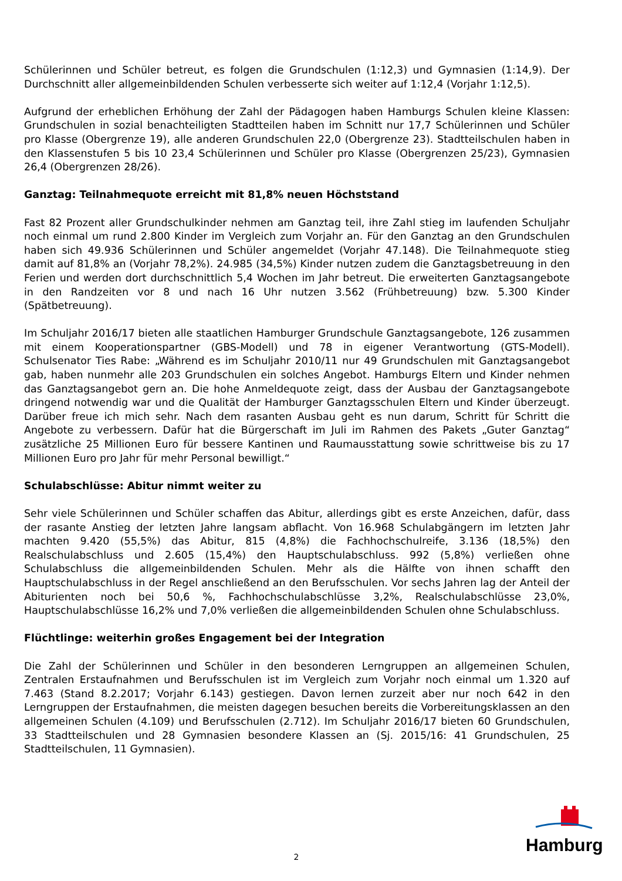Schülerinnen und Schüler betreut, es folgen die Grundschulen (1:12,3) und Gymnasien (1:14,9). Der Durchschnitt aller allgemeinbildenden Schulen verbesserte sich weiter auf 1:12,4 (Vorjahr 1:12,5).
Aufgrund der erheblichen Erhöhung der Zahl der Pädagogen haben Hamburgs Schulen kleine Klassen: Grundschulen in sozial benachteiligten Stadtteilen haben im Schnitt nur 17,7 Schülerinnen und Schüler pro Klasse (Obergrenze 19), alle anderen Grundschulen 22,0 (Obergrenze 23). Stadtteilschulen haben in den Klassenstufen 5 bis 10 23,4 Schülerinnen und Schüler pro Klasse (Obergrenzen 25/23), Gymnasien 26,4 (Obergrenzen 28/26).
Ganztag: Teilnahmequote erreicht mit 81,8% neuen Höchststand
Fast 82 Prozent aller Grundschulkinder nehmen am Ganztag teil, ihre Zahl stieg im laufenden Schuljahr noch einmal um rund 2.800 Kinder im Vergleich zum Vorjahr an. Für den Ganztag an den Grundschulen haben sich 49.936 Schülerinnen und Schüler angemeldet (Vorjahr 47.148). Die Teilnahmequote stieg damit auf 81,8% an (Vorjahr 78,2%). 24.985 (34,5%) Kinder nutzen zudem die Ganztagsbetreuung in den Ferien und werden dort durchschnittlich 5,4 Wochen im Jahr betreut. Die erweiterten Ganztagsangebote in den Randzeiten vor 8 und nach 16 Uhr nutzen 3.562 (Frühbetreuung) bzw. 5.300 Kinder (Spätbetreuung).
Im Schuljahr 2016/17 bieten alle staatlichen Hamburger Grundschule Ganztagsangebote, 126 zusammen mit einem Kooperationspartner (GBS-Modell) und 78 in eigener Verantwortung (GTS-Modell). Schulsenator Ties Rabe: „Während es im Schuljahr 2010/11 nur 49 Grundschulen mit Ganztagsangebot gab, haben nunmehr alle 203 Grundschulen ein solches Angebot. Hamburgs Eltern und Kinder nehmen das Ganztagsangebot gern an. Die hohe Anmeldequote zeigt, dass der Ausbau der Ganztagsangebote dringend notwendig war und die Qualität der Hamburger Ganztagsschulen Eltern und Kinder überzeugt. Darüber freue ich mich sehr. Nach dem rasanten Ausbau geht es nun darum, Schritt für Schritt die Angebote zu verbessern. Dafür hat die Bürgerschaft im Juli im Rahmen des Pakets „Guter Ganztag“ zusätzliche 25 Millionen Euro für bessere Kantinen und Raumausstattung sowie schrittweise bis zu 17 Millionen Euro pro Jahr für mehr Personal bewilligt.“
Schulabschlüsse: Abitur nimmt weiter zu
Sehr viele Schülerinnen und Schüler schaffen das Abitur, allerdings gibt es erste Anzeichen, dafür, dass der rasante Anstieg der letzten Jahre langsam abflacht. Von 16.968 Schulabgängern im letzten Jahr machten 9.420 (55,5%) das Abitur, 815 (4,8%) die Fachhochschulreife, 3.136 (18,5%) den Realschulabschluss und 2.605 (15,4%) den Hauptschulabschluss. 992 (5,8%) verließen ohne Schulabschluss die allgemeinbildenden Schulen. Mehr als die Hälfte von ihnen schafft den Hauptschulabschluss in der Regel anschließend an den Berufsschulen. Vor sechs Jahren lag der Anteil der Abiturienten noch bei 50,6 %, Fachhochschulabschlüsse 3,2%, Realschulabschlüsse 23,0%, Hauptschulabschlüsse 16,2% und 7,0% verließen die allgemeinbildenden Schulen ohne Schulabschluss.
Flüchtlinge: weiterhin großes Engagement bei der Integration
Die Zahl der Schülerinnen und Schüler in den besonderen Lerngruppen an allgemeinen Schulen, Zentralen Erstaufnahmen und Berufsschulen ist im Vergleich zum Vorjahr noch einmal um 1.320 auf 7.463 (Stand 8.2.2017; Vorjahr 6.143) gestiegen. Davon lernen zurzeit aber nur noch 642 in den Lerngruppen der Erstaufnahmen, die meisten dagegen besuchen bereits die Vorbereitungsklassen an den allgemeinen Schulen (4.109) und Berufsschulen (2.712). Im Schuljahr 2016/17 bieten 60 Grundschulen, 33 Stadtteilschulen und 28 Gymnasien besondere Klassen an (Sj. 2015/16: 41 Grundschulen, 25 Stadtteilschulen, 11 Gymnasien).
2
Hamburg